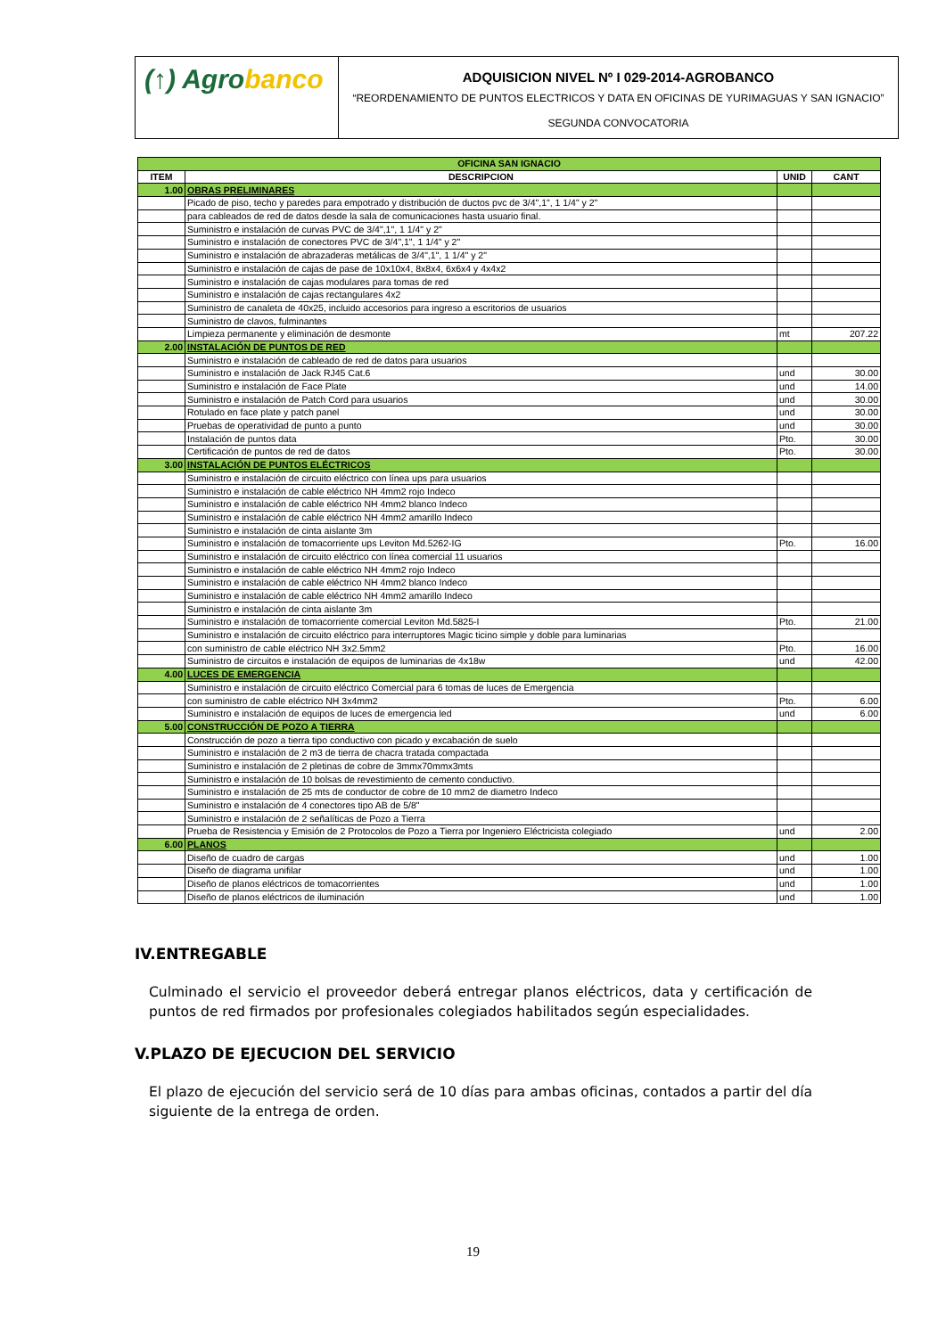(↑) Agrobanco
ADQUISICION NIVEL Nº I 029-2014-AGROBANCO
“REORDENAMIENTO DE PUNTOS ELECTRICOS Y DATA EN OFICINAS DE YURIMAGUAS Y SAN IGNACIO”
SEGUNDA CONVOCATORIA
| OFICINA SAN IGNACIO | | | |
| --- | --- | --- | --- |
| ITEM | DESCRIPCION | UNID | CANT |
| 1.00 | OBRAS PRELIMINARES | | |
| | Picado de piso, techo y paredes para empotrado y distribución de ductos pvc de 3/4",1", 1 1/4" y 2" | | |
| | para cableados de red de datos desde la sala de comunicaciones hasta usuario final. | | |
| | Suministro e instalación de curvas PVC de 3/4",1", 1 1/4" y 2" | | |
| | Suministro e instalación de conectores PVC de 3/4",1", 1 1/4" y 2" | | |
| | Suministro e instalación de abrazaderas metálicas de 3/4",1", 1 1/4" y 2" | | |
| | Suministro e instalación de cajas de pase de 10x10x4, 8x8x4, 6x6x4 y 4x4x2 | | |
| | Suministro e instalación de cajas modulares para tomas de red | | |
| | Suministro e instalación de cajas rectangulares 4x2 | | |
| | Suministro de canaleta de 40x25, incluido accesorios para ingreso a escritorios de usuarios | | |
| | Suministro de clavos, fulminantes | | |
| | Limpieza permanente y eliminación de desmonte | mt | 207.22 |
| 2.00 | INSTALACIÓN DE PUNTOS DE RED | | |
| | Suministro e instalación de cableado de red de datos para usuarios | | |
| | Suministro e instalación de Jack RJ45 Cat.6 | und | 30.00 |
| | Suministro e instalación de Face Plate | und | 14.00 |
| | Suministro e instalación de Patch Cord para usuarios | und | 30.00 |
| | Rotulado en face plate y patch panel | und | 30.00 |
| | Pruebas de operatividad de punto a punto | und | 30.00 |
| | Instalación de puntos data | Pto. | 30.00 |
| | Certificación de puntos de red de datos | Pto. | 30.00 |
| 3.00 | INSTALACIÓN DE PUNTOS ELÉCTRICOS | | |
| | Suministro e instalación de circuito eléctrico con línea ups para usuarios | | |
| | Suministro e instalación de cable eléctrico NH 4mm2 rojo Indeco | | |
| | Suministro e instalación de cable eléctrico NH 4mm2 blanco Indeco | | |
| | Suministro e instalación de cable eléctrico NH 4mm2 amarillo Indeco | | |
| | Suministro e instalación de cinta aislante 3m | | |
| | Suministro e instalación de tomacorriente ups Leviton Md.5262-IG | Pto. | 16.00 |
| | Suministro e instalación de circuito eléctrico con línea comercial 11 usuarios | | |
| | Suministro e instalación de cable eléctrico NH 4mm2 rojo Indeco | | |
| | Suministro e instalación de cable eléctrico NH 4mm2 blanco Indeco | | |
| | Suministro e instalación de cable eléctrico NH 4mm2 amarillo Indeco | | |
| | Suministro e instalación de cinta aislante 3m | | |
| | Suministro e instalación de tomacorriente comercial Leviton Md.5825-I | Pto. | 21.00 |
| | Suministro e instalación de circuito eléctrico para interruptores Magic ticino simple y doble para luminarias | | |
| | con suministro de cable eléctrico NH 3x2.5mm2 | Pto. | 16.00 |
| | Suministro de circuitos e instalación de equipos de luminarias de 4x18w | und | 42.00 |
| 4.00 | LUCES DE EMERGENCIA | | |
| | Suministro e instalación de circuito eléctrico Comercial para 6 tomas de luces de Emergencia | | |
| | con suministro de cable eléctrico NH 3x4mm2 | Pto. | 6.00 |
| | Suministro e instalación de equipos de luces de emergencia led | und | 6.00 |
| 5.00 | CONSTRUCCIÓN DE POZO A TIERRA | | |
| | Construcción de pozo a tierra tipo conductivo con picado y excabación de suelo | | |
| | Suministro e instalación de 2 m3 de tierra de chacra tratada compactada | | |
| | Suministro e instalación de 2 pletinas de cobre de 3mmx70mmx3mts | | |
| | Suministro e instalación de 10 bolsas de revestimiento de cemento conductivo. | | |
| | Suministro e instalación de 25 mts de conductor de cobre de 10 mm2 de diametro Indeco | | |
| | Suministro e instalación de 4 conectores tipo AB de 5/8" | | |
| | Suministro e instalación de 2 señalíticas de Pozo a Tierra | | |
| | Prueba de Resistencia y Emisión de 2 Protocolos de Pozo a Tierra por Ingeniero Eléctricista colegiado | und | 2.00 |
| 6.00 | PLANOS | | |
| | Diseño de cuadro de cargas | und | 1.00 |
| | Diseño de diagrama unifilar | und | 1.00 |
| | Diseño de planos eléctricos de tomacorrientes | und | 1.00 |
| | Diseño de planos eléctricos de iluminación | und | 1.00 |
IV.ENTREGABLE
Culminado el servicio el proveedor deberá entregar planos eléctricos, data y certificación de puntos de red firmados por profesionales colegiados habilitados según especialidades.
V.PLAZO DE EJECUCION DEL SERVICIO
El plazo de ejecución del servicio será de 10 días para ambas oficinas, contados a partir del día siguiente de la entrega de orden.
19